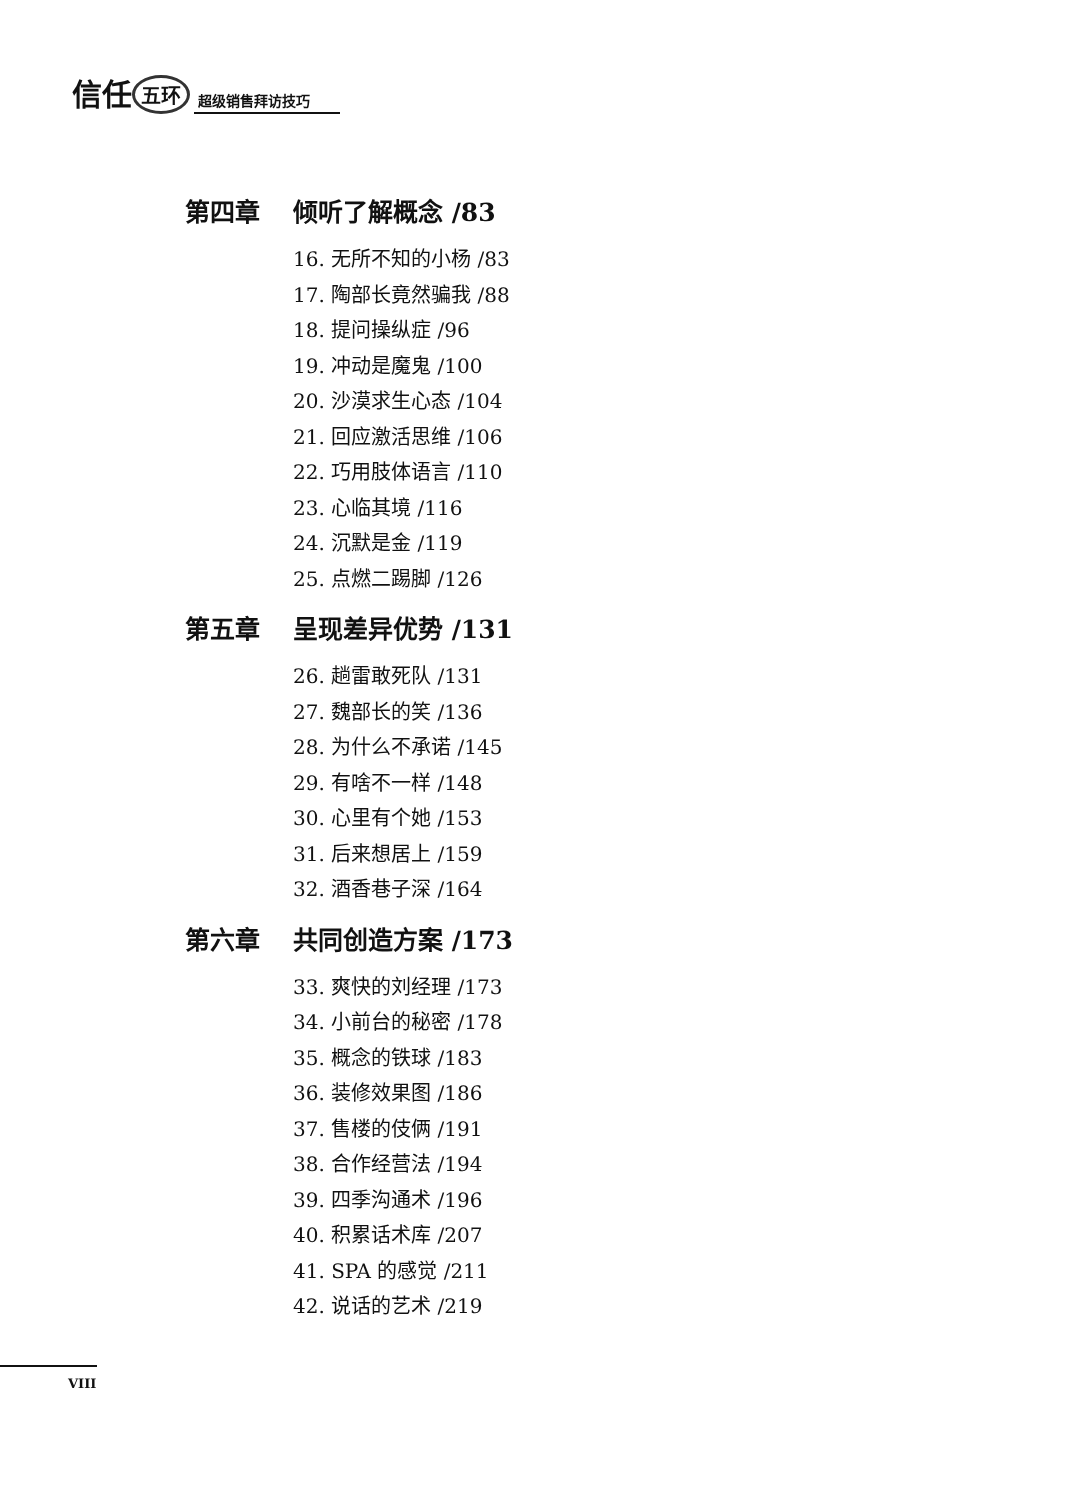信任 五环 超级销售拜访技巧
第四章 倾听了解概念 /83
16. 无所不知的小杨 /83
17. 陶部长竟然骗我 /88
18. 提问操纵症 /96
19. 冲动是魔鬼 /100
20. 沙漠求生心态 /104
21. 回应激活思维 /106
22. 巧用肢体语言 /110
23. 心临其境 /116
24. 沉默是金 /119
25. 点燃二踢脚 /126
第五章 呈现差异优势 /131
26. 趟雷敢死队 /131
27. 魏部长的笑 /136
28. 为什么不承诺 /145
29. 有啥不一样 /148
30. 心里有个她 /153
31. 后来想居上 /159
32. 酒香巷子深 /164
第六章 共同创造方案 /173
33. 爽快的刘经理 /173
34. 小前台的秘密 /178
35. 概念的铁球 /183
36. 装修效果图 /186
37. 售楼的伎俩 /191
38. 合作经营法 /194
39. 四季沟通术 /196
40. 积累话术库 /207
41. SPA 的感觉 /211
42. 说话的艺术 /219
VIII